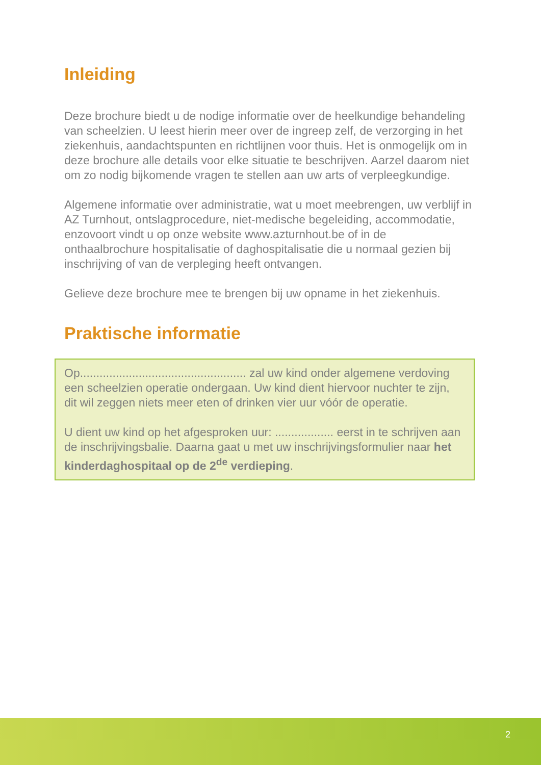Inleiding
Deze brochure biedt u de nodige informatie over de heelkundige behandeling van scheelzien. U leest hierin meer over de ingreep zelf, de verzorging in het ziekenhuis, aandachtspunten en richtlijnen voor thuis. Het is onmogelijk om in deze brochure alle details voor elke situatie te beschrijven. Aarzel daarom niet om zo nodig bijkomende vragen te stellen aan uw arts of verpleegkundige.
Algemene informatie over administratie, wat u moet meebrengen, uw verblijf in AZ Turnhout, ontslagprocedure, niet-medische begeleiding, accommodatie, enzovoort vindt u op onze website www.azturnhout.be of in de onthaalbrochure hospitalisatie of daghospitalisatie die u normaal gezien bij inschrijving of van de verpleging heeft ontvangen.
Gelieve deze brochure mee te brengen bij uw opname in het ziekenhuis.
Praktische informatie
Op................................................... zal uw kind onder algemene verdoving een scheelzien operatie ondergaan. Uw kind dient hiervoor nuchter te zijn, dit wil zeggen niets meer eten of drinken vier uur vóór de operatie.
U dient uw kind op het afgesproken uur: .................. eerst in te schrijven aan de inschrijvingsbalie. Daarna gaat u met uw inschrijvingsformulier naar het kinderdaghospitaal op de 2<sup>de</sup> verdieping.
2